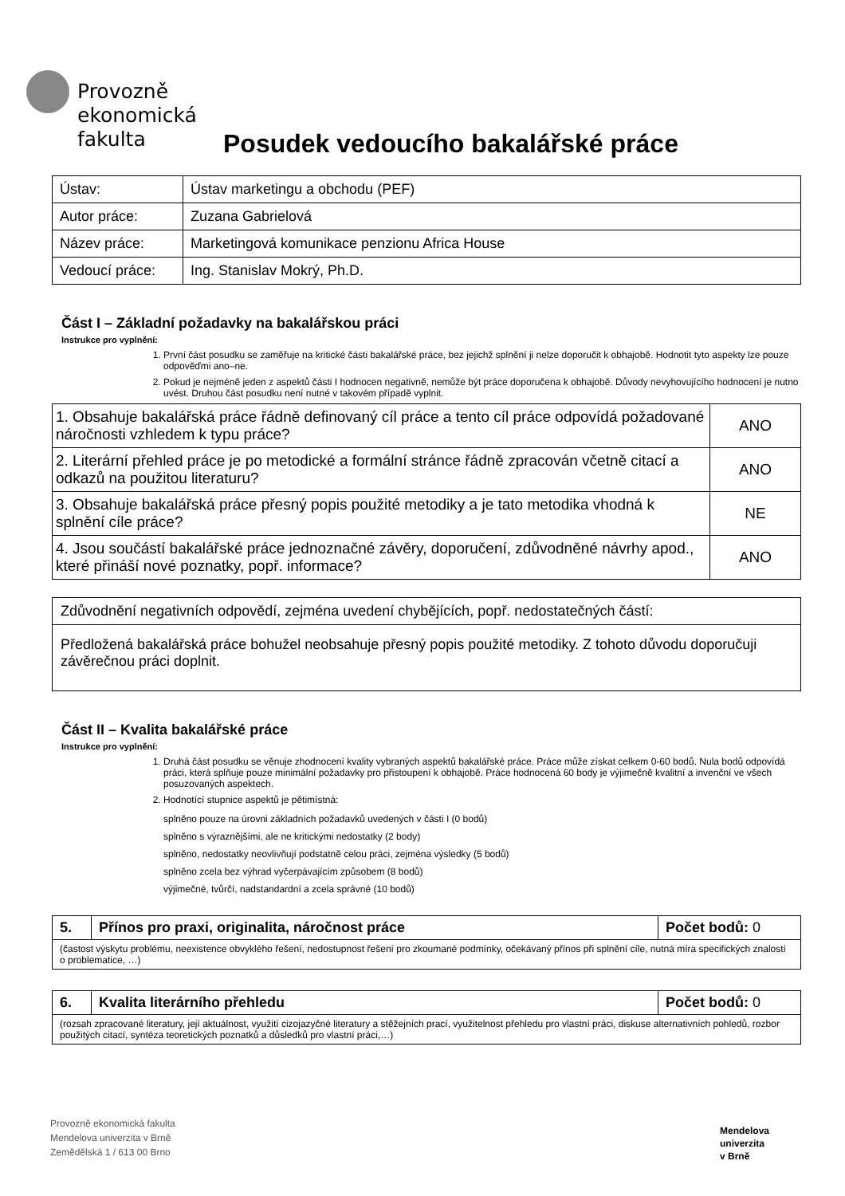Provozně
ekonomická
fakulta
Posudek vedoucího bakalářské práce
| Ústav: | Ústav marketingu a obchodu (PEF) |
| Autor práce: | Zuzana Gabrielová |
| Název práce: | Marketingová komunikace penzionu Africa House |
| Vedoucí práce: | Ing. Stanislav Mokrý, Ph.D. |
Část I – Základní požadavky na bakalářskou práci
Instrukce pro vyplnění:
1. První část posudku se zaměřuje na kritické části bakalářské práce, bez jejichž splnění ji nelze doporučit k obhajobě. Hodnotit tyto aspekty lze pouze odpověďmi ano–ne.
2. Pokud je nejméně jeden z aspektů části I hodnocen negativně, nemůže být práce doporučena k obhajobě. Důvody nevyhovujícího hodnocení je nutno uvést. Druhou část posudku není nutné v takovém případě vyplnit.
| 1. Obsahuje bakalářská práce řádně definovaný cíl práce a tento cíl práce odpovídá požadované náročnosti vzhledem k typu práce? | ANO |
| 2. Literární přehled práce je po metodické a formální stránce řádně zpracován včetně citací a odkazů na použitou literaturu? | ANO |
| 3. Obsahuje bakalářská práce přesný popis použité metodiky a je tato metodika vhodná k splnění cíle práce? | NE |
| 4. Jsou součástí bakalářské práce jednoznačné závěry, doporučení, zdůvodněné návrhy apod., které přináší nové poznatky, popř. informace? | ANO |
Zdůvodnění negativních odpovědí, zejména uvedení chybějících, popř. nedostatečných částí:
Předložená bakalářská práce bohužel neobsahuje přesný popis použité metodiky. Z tohoto důvodu doporučuji závěrečnou práci doplnit.
Část II – Kvalita bakalářské práce
Instrukce pro vyplnění:
1. Druhá část posudku se věnuje zhodnocení kvality vybraných aspektů bakalářské práce. Práce může získat celkem 0-60 bodů. Nula bodů odpovídá práci, která splňuje pouze minimální požadavky pro přistoupení k obhajobě. Práce hodnocená 60 body je výjimečně kvalitní a invenční ve všech posuzovaných aspektech.
2. Hodnotící stupnice aspektů je pětimístná:
splněno pouze na úrovni základních požadavků uvedených v části I (0 bodů)
splněno s výraznějšími, ale ne kritickými nedostatky (2 body)
splněno, nedostatky neovlivňují podstatně celou práci, zejména výsledky (5 bodů)
splněno zcela bez výhrad vyčerpávajícím způsobem (8 bodů)
výjimečné, tvůrčí, nadstandardní a zcela správné (10 bodů)
| 5. | Přínos pro praxi, originalita, náročnost práce | Počet bodů: 0 |
| (častost výskytu problému, neexistence obvyklého řešení, nedostupnost řešení pro zkoumané podmínky, očekávaný přínos při splnění cíle, nutná míra specifických znalostí o problematice, …) | | |
| 6. | Kvalita literárního přehledu | Počet bodů: 0 |
| (rozsah zpracované literatury, její aktuálnost, využití cizojazyčné literatury a stěžejních prací, využitelnost přehledu pro vlastní práci, diskuse alternativních pohledů, rozbor použitých citací, syntéza teoretických poznatků a důsledků pro vlastní práci,…) | | |
Provozně ekonomická fakulta
Mendelova univerzita v Brně
Zemědělská 1 / 613 00 Brno
Mendelova
univerzita
v Brně